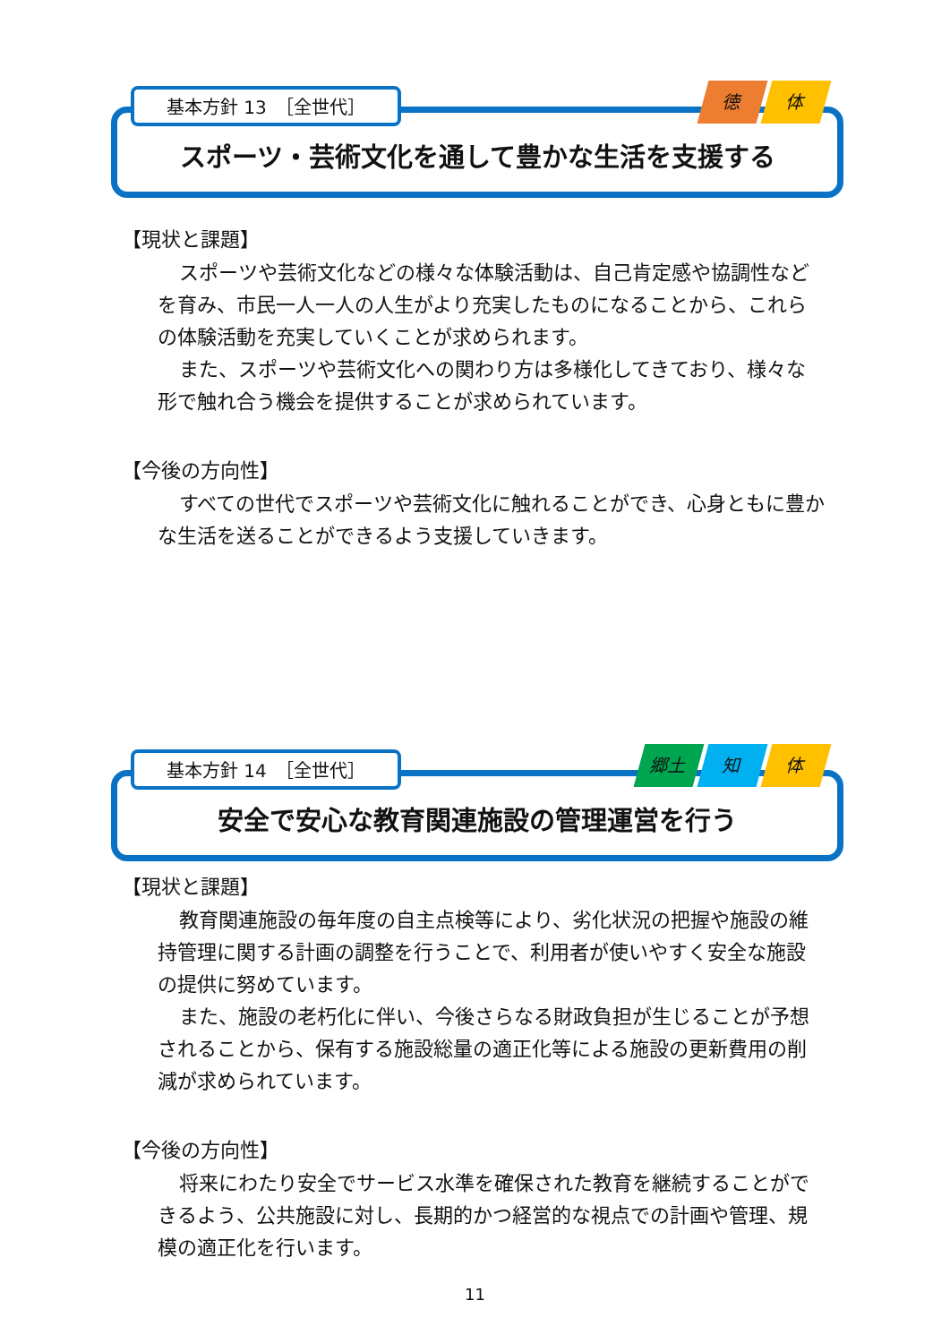基本方針 13　［全世代］
徳体
スポーツ・芸術文化を通して豊かな生活を支援する
【現状と課題】
スポーツや芸術文化などの様々な体験活動は、自己肯定感や協調性などを育み、市民一人一人の人生がより充実したものになることから、これらの体験活動を充実していくことが求められます。
また、スポーツや芸術文化への関わり方は多様化してきており、様々な形で触れ合う機会を提供することが求められています。
【今後の方向性】
すべての世代でスポーツや芸術文化に触れることができ、心身ともに豊かな生活を送ることができるよう支援していきます。
基本方針 14　［全世代］
郷土 知 体
安全で安心な教育関連施設の管理運営を行う
【現状と課題】
教育関連施設の毎年度の自主点検等により、劣化状況の把握や施設の維持管理に関する計画の調整を行うことで、利用者が使いやすく安全な施設の提供に努めています。
また、施設の老朽化に伴い、今後さらなる財政負担が生じることが予想されることから、保有する施設総量の適正化等による施設の更新費用の削減が求められています。
【今後の方向性】
将来にわたり安全でサービス水準を確保された教育を継続することができるよう、公共施設に対し、長期的かつ経営的な視点での計画や管理、規模の適正化を行います。
11